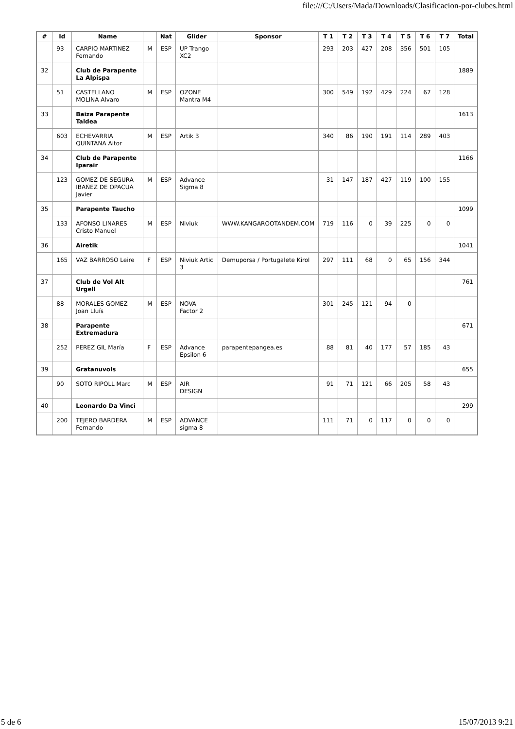file:///C:/Users/Mada/Downloads/Clasificacion-por-clubes.html
| # | Id | Name | | Nat | Glider | Sponsor | T 1 | T 2 | T 3 | T 4 | T 5 | T 6 | T 7 | Total |
| --- | --- | --- | --- | --- | --- | --- | --- | --- | --- | --- | --- | --- | --- | --- |
| | 93 | CARPIO MARTINEZ Fernando | M | ESP | UP Trango XC2 | | 293 | 203 | 427 | 208 | 356 | 501 | 105 | |
| 32 | | Club de Parapente La Alpispa | | | | | | | | | | | | 1889 |
| | 51 | CASTELLANO MOLINA Alvaro | M | ESP | OZONE Mantra M4 | | 300 | 549 | 192 | 429 | 224 | 67 | 128 | |
| 33 | | Baiza Parapente Taldea | | | | | | | | | | | | 1613 |
| | 603 | ECHEVARRIA QUINTANA Aitor | M | ESP | Artik 3 | | 340 | 86 | 190 | 191 | 114 | 289 | 403 | |
| 34 | | Club de Parapente Iparair | | | | | | | | | | | | 1166 |
| | 123 | GOMEZ DE SEGURA IBAÑEZ DE OPACUA Javier | M | ESP | Advance Sigma 8 | | 31 | 147 | 187 | 427 | 119 | 100 | 155 | |
| 35 | | Parapente Taucho | | | | | | | | | | | | 1099 |
| | 133 | AFONSO LINARES Cristo Manuel | M | ESP | Niviuk | WWW.KANGAROOTANDEM.COM | 719 | 116 | 0 | 39 | 225 | 0 | 0 | |
| 36 | | Airetik | | | | | | | | | | | | 1041 |
| | 165 | VAZ BARROSO Leire | F | ESP | Niviuk Artic 3 | Demuporsa / Portugalete Kirol | 297 | 111 | 68 | 0 | 65 | 156 | 344 | |
| 37 | | Club de Vol Alt Urgell | | | | | | | | | | | | 761 |
| | 88 | MORALES GOMEZ Joan Lluís | M | ESP | NOVA Factor 2 | | 301 | 245 | 121 | 94 | 0 | | | |
| 38 | | Parapente Extremadura | | | | | | | | | | | | 671 |
| | 252 | PEREZ GIL María | F | ESP | Advance Epsilon 6 | parapentepangea.es | 88 | 81 | 40 | 177 | 57 | 185 | 43 | |
| 39 | | Gratanuvols | | | | | | | | | | | | 655 |
| | 90 | SOTO RIPOLL Marc | M | ESP | AIR DESIGN | | 91 | 71 | 121 | 66 | 205 | 58 | 43 | |
| 40 | | Leonardo Da Vinci | | | | | | | | | | | | 299 |
| | 200 | TEJERO BARDERA Fernando | M | ESP | ADVANCE sigma 8 | | 111 | 71 | 0 | 117 | 0 | 0 | 0 | |
5 de 6 15/07/2013 9:21